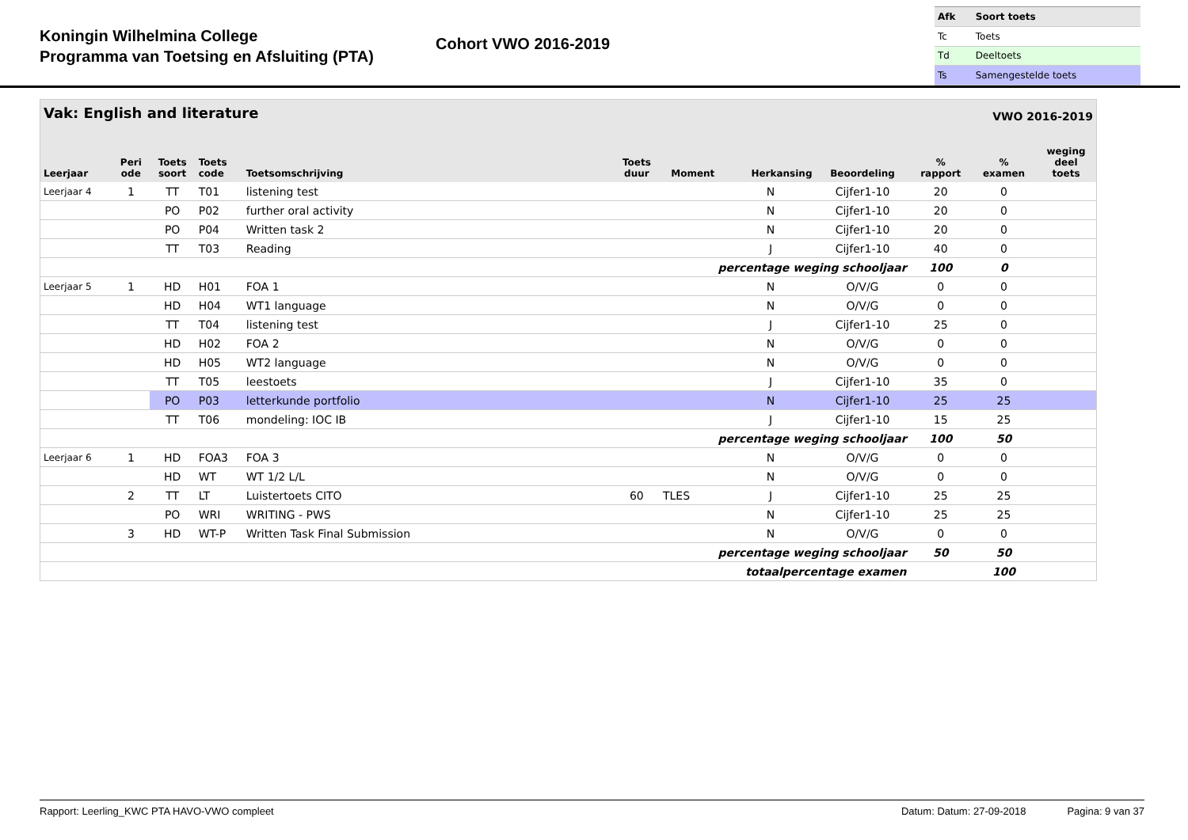Koningin Wilhelmina College
Programma van Toetsing en Afsluiting (PTA)
Cohort VWO 2016-2019
| Afk | Soort toets |
| Tc | Toets |
| Td | Deeltoets |
| Ts | Samengestelde toets |
| Vak: English and literature | | | | | | | | VWO 2016-2019 | | | |
| --- | --- | --- | --- | --- | --- | --- | --- | --- | --- | --- | --- |
| Leerjaar | Peri ode | Toets soort | Toets code | Toetsomschrijving | Toets duur | Moment | Herkansing | Beoordeling | % rapport | % examen | weging deel toets |
| Leerjaar 4 | 1 | TT | T01 | listening test | | | N | Cijfer1-10 | 20 | 0 | |
| | | PO | P02 | further oral activity | | | N | Cijfer1-10 | 20 | 0 | |
| | | PO | P04 | Written task 2 | | | N | Cijfer1-10 | 20 | 0 | |
| | | TT | T03 | Reading | | | J | Cijfer1-10 | 40 | 0 | |
| percentage weging schooljaar | | | | | | | | | 100 | 0 | |
| Leerjaar 5 | 1 | HD | H01 | FOA 1 | | | N | O/V/G | 0 | 0 | |
| | | HD | H04 | WT1 language | | | N | O/V/G | 0 | 0 | |
| | | TT | T04 | listening test | | | J | Cijfer1-10 | 25 | 0 | |
| | | HD | H02 | FOA 2 | | | N | O/V/G | 0 | 0 | |
| | | HD | H05 | WT2 language | | | N | O/V/G | 0 | 0 | |
| | | TT | T05 | leestoets | | | J | Cijfer1-10 | 35 | 0 | |
| | | PO | P03 | letterkunde portfolio | | | N | Cijfer1-10 | 25 | 25 | |
| | | TT | T06 | mondeling: IOC IB | | | J | Cijfer1-10 | 15 | 25 | |
| percentage weging schooljaar | | | | | | | | | 100 | 50 | |
| Leerjaar 6 | 1 | HD | FOA3 | FOA 3 | | | N | O/V/G | 0 | 0 | |
| | | HD | WT | WT 1/2 L/L | | | N | O/V/G | 0 | 0 | |
| | 2 | TT | LT | Luistertoets CITO | 60 | TLES | J | Cijfer1-10 | 25 | 25 | |
| | | PO | WRI | WRITING - PWS | | | N | Cijfer1-10 | 25 | 25 | |
| | 3 | HD | WT-P | Written Task Final Submission | | | N | O/V/G | 0 | 0 | |
| percentage weging schooljaar | | | | | | | | | 50 | 50 | |
| totaalpercentage examen | | | | | | | | | | 100 | |
Rapport: Leerling_KWC PTA HAVO-VWO compleet Datum: Datum: 27-09-2018 Pagina: 9 van 37